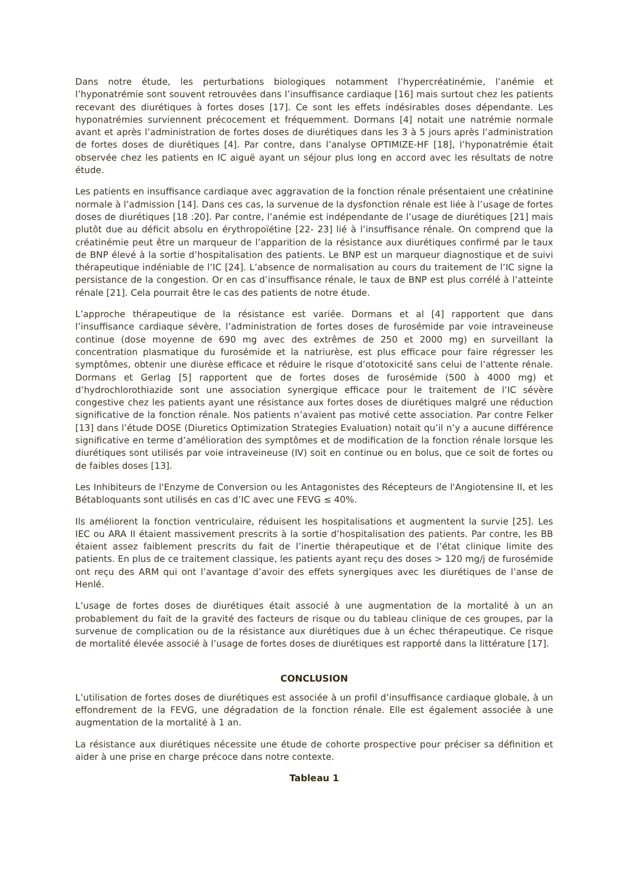Dans notre étude, les perturbations biologiques notamment l’hypercréatinémie, l’anémie et l’hyponatrémie sont souvent retrouvées dans l’insuffisance cardiaque [16] mais surtout chez les patients recevant des diurétiques à fortes doses [17]. Ce sont les effets indésirables doses dépendante. Les hyponatrémies surviennent précocement et fréquemment. Dormans [4] notait une natrémie normale avant et après l’administration de fortes doses de diurétiques dans les 3 à 5 jours après l’administration de fortes doses de diurétiques [4]. Par contre, dans l’analyse OPTIMIZE-HF [18], l’hyponatrémie était observée chez les patients en IC aiguë ayant un séjour plus long en accord avec les résultats de notre étude.
Les patients en insuffisance cardiaque avec aggravation de la fonction rénale présentaient une créatinine normale à l’admission [14]. Dans ces cas, la survenue de la dysfonction rénale est liée à l’usage de fortes doses de diurétiques [18 :20]. Par contre, l’anémie est indépendante de l’usage de diurétiques [21] mais plutôt due au déficit absolu en érythropoïétine [22- 23] lié à l’insuffisance rénale. On comprend que la créatinémie peut être un marqueur de l’apparition de la résistance aux diurétiques confirmé par le taux de BNP élevé à la sortie d’hospitalisation des patients. Le BNP est un marqueur diagnostique et de suivi thérapeutique indéniable de l’IC [24]. L’absence de normalisation au cours du traitement de l’IC signe la persistance de la congestion. Or en cas d’insuffisance rénale, le taux de BNP est plus corrélé à l’atteinte rénale [21]. Cela pourrait être le cas des patients de notre étude.
L’approche thérapeutique de la résistance est variée. Dormans et al [4] rapportent que dans l’insuffisance cardiaque sévère, l’administration de fortes doses de furosémide par voie intraveineuse continue (dose moyenne de 690 mg avec des extrêmes de 250 et 2000 mg) en surveillant la concentration plasmatique du furosémide et la natriurèse, est plus efficace pour faire régresser les symptômes, obtenir une diurèse efficace et réduire le risque d’ototoxicité sans celui de l’attente rénale. Dormans et Gerlag [5] rapportent que de fortes doses de furosémide (500 à 4000 mg) et d’hydrochlorothiazide sont une association synergique efficace pour le traitement de l’IC sévère congestive chez les patients ayant une résistance aux fortes doses de diurétiques malgré une réduction significative de la fonction rénale. Nos patients n’avaient pas motivé cette association. Par contre Felker [13] dans l’étude DOSE (Diuretics Optimization Strategies Evaluation) notait qu’il n’y a aucune différence significative en terme d’amélioration des symptômes et de modification de la fonction rénale lorsque les diurétiques sont utilisés par voie intraveineuse (IV) soit en continue ou en bolus, que ce soit de fortes ou de faibles doses [13].
Les Inhibiteurs de l'Enzyme de Conversion ou les Antagonistes des Récepteurs de l'Angiotensine II, et les Bétabloquants sont utilisés en cas d’IC avec une FEVG ≤ 40%.
Ils améliorent la fonction ventriculaire, réduisent les hospitalisations et augmentent la survie [25]. Les IEC ou ARA II étaient massivement prescrits à la sortie d’hospitalisation des patients. Par contre, les BB étaient assez faiblement prescrits du fait de l’inertie thérapeutique et de l’état clinique limite des patients. En plus de ce traitement classique, les patients ayant reçu des doses > 120 mg/j de furosémide ont reçu des ARM qui ont l’avantage d’avoir des effets synergiques avec les diurétiques de l’anse de Henlé.
L’usage de fortes doses de diurétiques était associé à une augmentation de la mortalité à un an probablement du fait de la gravité des facteurs de risque ou du tableau clinique de ces groupes, par la survenue de complication ou de la résistance aux diurétiques due à un échec thérapeutique. Ce risque de mortalité élevée associé à l’usage de fortes doses de diurétiques est rapporté dans la littérature [17].
CONCLUSION
L’utilisation de fortes doses de diurétiques est associée à un profil d’insuffisance cardiaque globale, à un effondrement de la FEVG, une dégradation de la fonction rénale. Elle est également associée à une augmentation de la mortalité à 1 an.
La résistance aux diurétiques nécessite une étude de cohorte prospective pour préciser sa définition et aider à une prise en charge précoce dans notre contexte.
Tableau 1